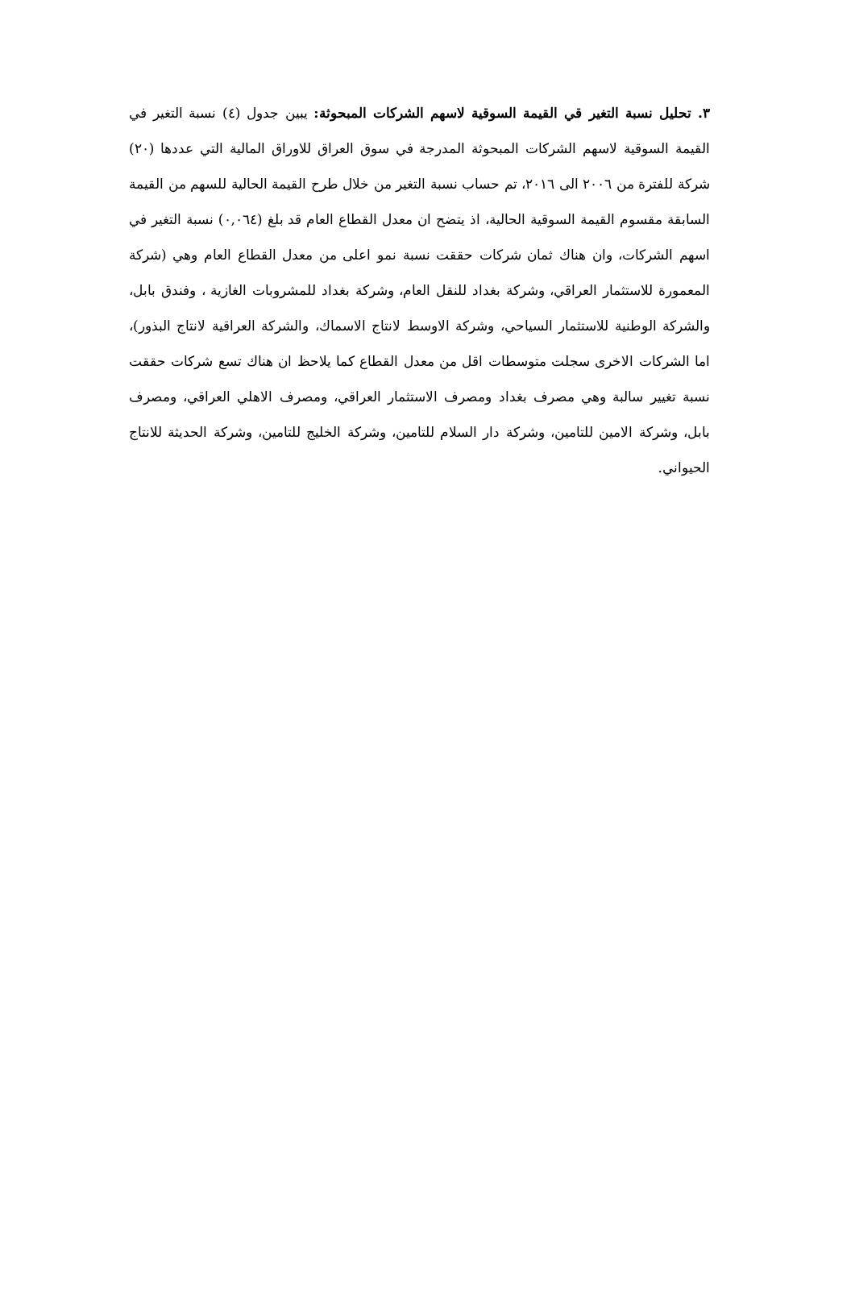٣. تحليل نسبة التغير قي القيمة السوقية لاسهم الشركات المبحوثة: يبين جدول (٤) نسبة التغير في القيمة السوقية لاسهم الشركات المبحوثة المدرجة في سوق العراق للاوراق المالية التي عددها (٢٠) شركة للفترة من ٢٠٠٦ الى ٢٠١٦، تم حساب نسبة التغير من خلال طرح القيمة الحالية للسهم من القيمة السابقة مقسوم القيمة السوقية الحالية، اذ يتضح ان معدل القطاع العام قد بلغ (٠,٠٦٤) نسبة التغير في اسهم الشركات، وان هناك ثمان شركات حققت نسبة نمو اعلى من معدل القطاع العام وهي (شركة المعمورة للاستثمار العراقي، وشركة بغداد للنقل العام، وشركة بغداد للمشروبات الغازية ، وفندق بابل، والشركة الوطنية للاستثمار السياحي، وشركة الاوسط لانتاج الاسماك، والشركة العراقية لانتاج البذور)، اما الشركات الاخرى سجلت متوسطات اقل من معدل القطاع كما يلاحظ ان هناك تسع شركات حققت نسبة تغيير سالبة وهي مصرف بغداد ومصرف الاستثمار العراقي، ومصرف الاهلي العراقي، ومصرف بابل، وشركة الامين للتامين، وشركة دار السلام للتامين، وشركة الخليج للتامين، وشركة الحديثة للانتاج الحيواني.